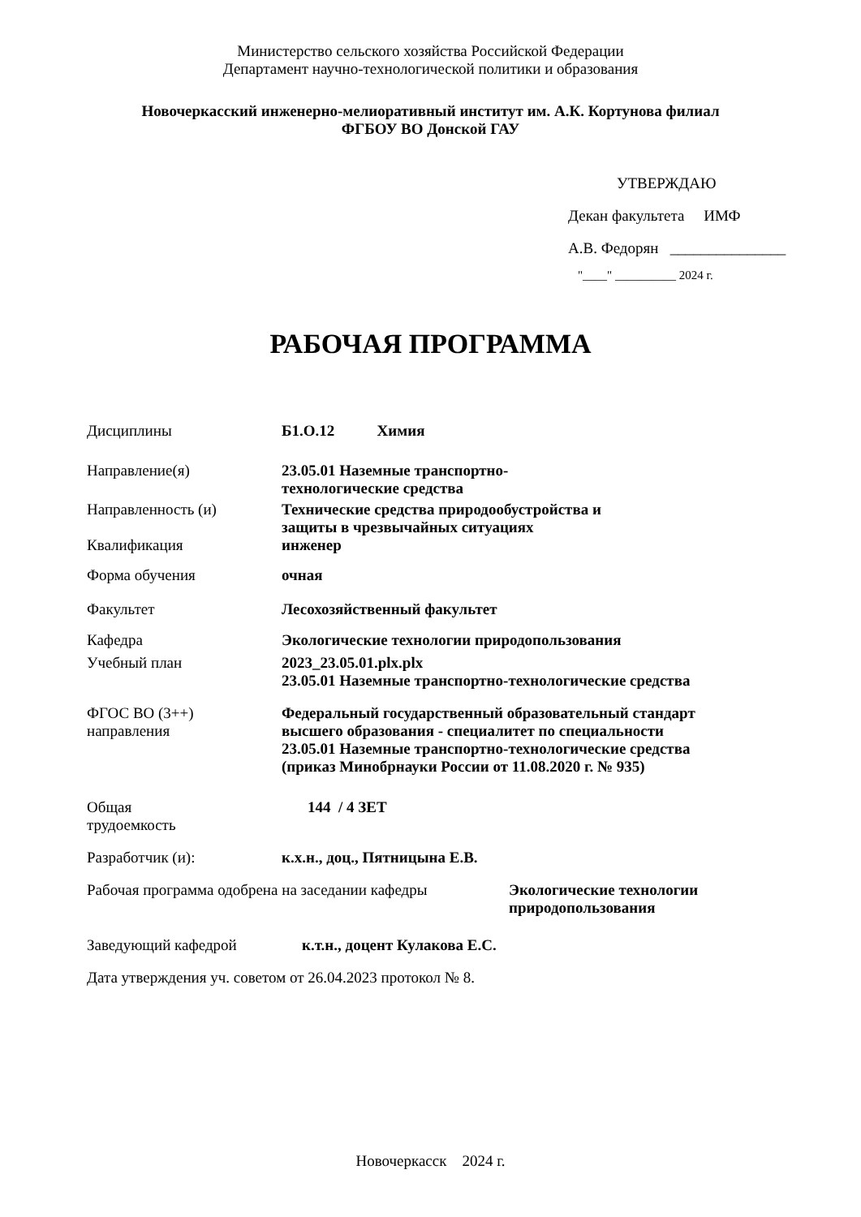Министерство сельского хозяйства Российской Федерации
Департамент научно-технологической политики и образования
Новочеркасский инженерно-мелиоративный институт им. А.К. Кортунова филиал
ФГБОУ ВО Донской ГАУ
УТВЕРЖДАЮ
Декан факультета ИМФ
А.В. Федорян _______________
"____" __________ 2024 г.
РАБОЧАЯ ПРОГРАММА
Дисциплины Б1.О.12 Химия
Направление(я) 23.05.01 Наземные транспортно-
технологические средства
Направленность (и) Технические средства природообустройства и
защиты в чрезвычайных ситуациях
Квалификация инженер
Форма обучения очная
Факультет Лесохозяйственный факультет
Кафедра Экологические технологии природопользования
Учебный план 2023_23.05.01.plx.plx
23.05.01 Наземные транспортно-технологические средства
ФГОС ВО (3++)
направления
Федеральный государственный образовательный стандарт
высшего образования - специалитет по специальности
23.05.01 Наземные транспортно-технологические средства
(приказ Минобрнауки России от 11.08.2020 г. № 935)
Общая
трудоемкость
144 / 4 ЗЕТ
Разработчик (и): к.х.н., доц., Пятницына Е.В.
Рабочая программа одобрена на заседании кафедры
Экологические технологии
природопользования
Заведующий кафедрой к.т.н., доцент Кулакова Е.С.
Дата утверждения уч. советом от 26.04.2023 протокол № 8.
Новочеркасск 2024 г.